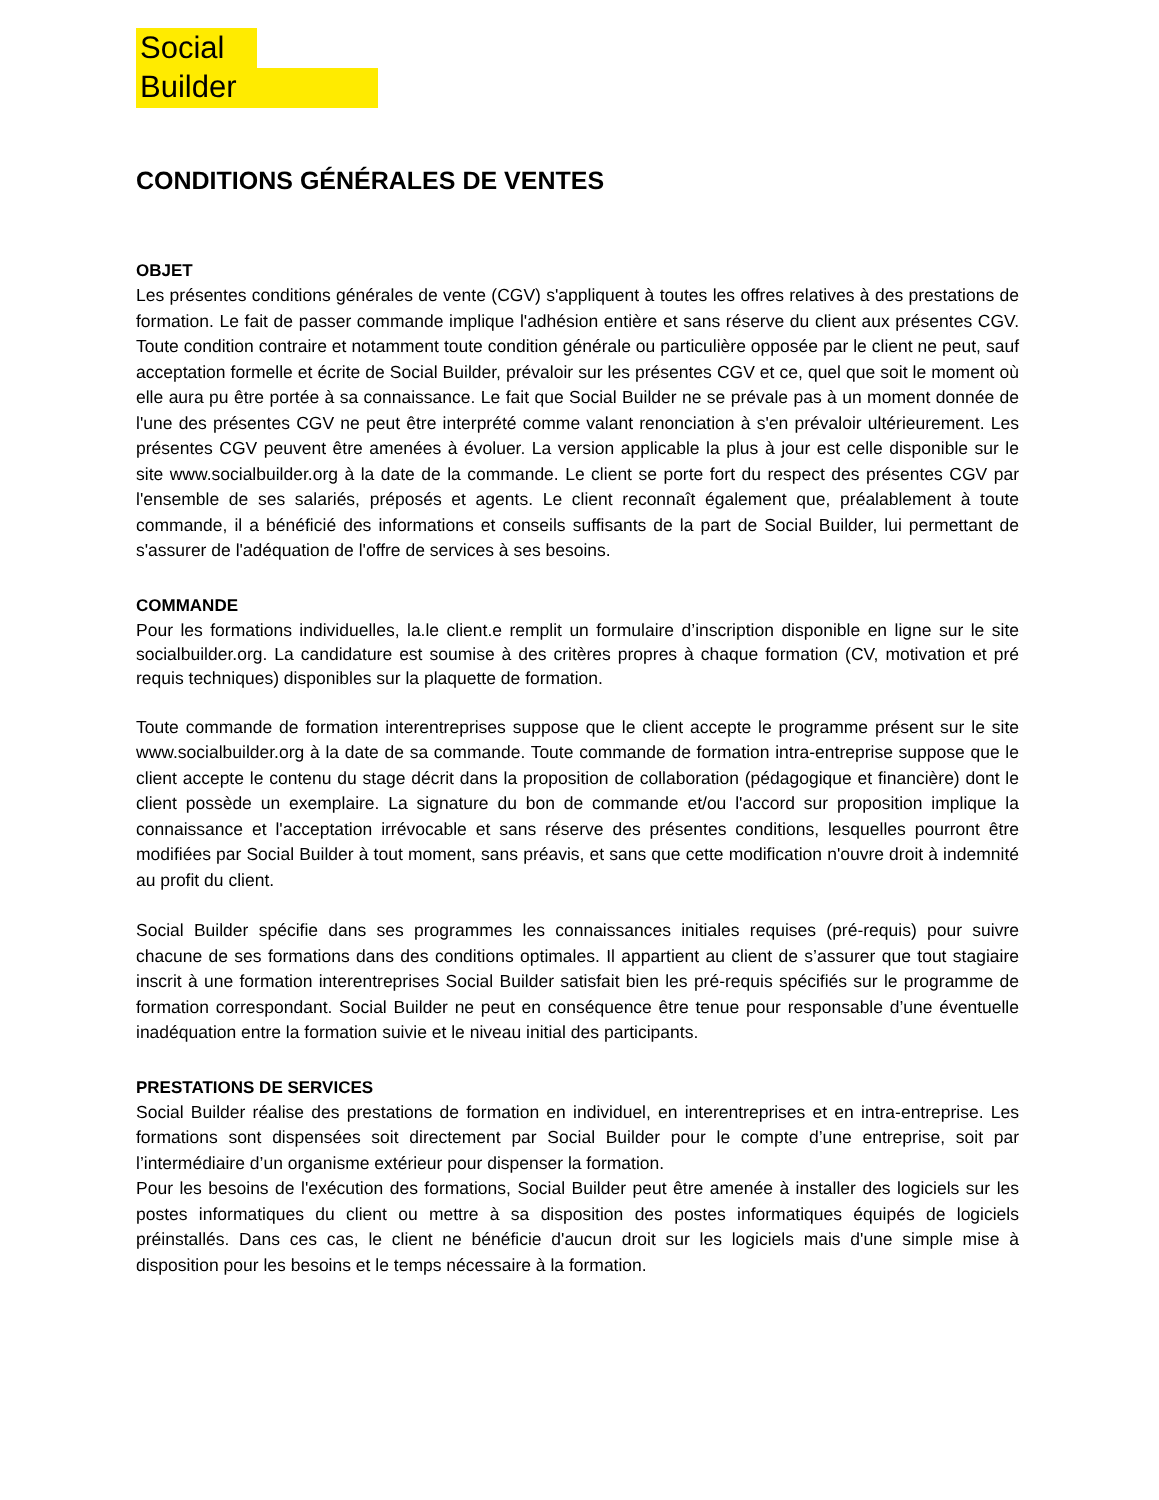Social
Builder
CONDITIONS GÉNÉRALES DE VENTES
OBJET
Les présentes conditions générales de vente (CGV) s'appliquent à toutes les offres relatives à des prestations de formation. Le fait de passer commande implique l'adhésion entière et sans réserve du client aux présentes CGV. Toute condition contraire et notamment toute condition générale ou particulière opposée par le client ne peut, sauf acceptation formelle et écrite de Social Builder, prévaloir sur les présentes CGV et ce, quel que soit le moment où elle aura pu être portée à sa connaissance. Le fait que Social Builder ne se prévale pas à un moment donnée de l'une des présentes CGV ne peut être interprété comme valant renonciation à s'en prévaloir ultérieurement. Les présentes CGV peuvent être amenées à évoluer. La version applicable la plus à jour est celle disponible sur le site www.socialbuilder.org à la date de la commande. Le client se porte fort du respect des présentes CGV par l'ensemble de ses salariés, préposés et agents. Le client reconnaît également que, préalablement à toute commande, il a bénéficié des informations et conseils suffisants de la part de Social Builder, lui permettant de s'assurer de l'adéquation de l'offre de services à ses besoins.
COMMANDE
Pour les formations individuelles, la.le client.e remplit un formulaire d’inscription disponible en ligne sur le site socialbuilder.org. La candidature est soumise à des critères propres à chaque formation (CV, motivation et pré requis techniques) disponibles sur la plaquette de formation.
Toute commande de formation interentreprises suppose que le client accepte le programme présent sur le site www.socialbuilder.org à la date de sa commande. Toute commande de formation intra-entreprise suppose que le client accepte le contenu du stage décrit dans la proposition de collaboration (pédagogique et financière) dont le client possède un exemplaire. La signature du bon de commande et/ou l'accord sur proposition implique la connaissance et l'acceptation irrévocable et sans réserve des présentes conditions, lesquelles pourront être modifiées par Social Builder à tout moment, sans préavis, et sans que cette modification n'ouvre droit à indemnité au profit du client.
Social Builder spécifie dans ses programmes les connaissances initiales requises (pré-requis) pour suivre chacune de ses formations dans des conditions optimales. Il appartient au client de s’assurer que tout stagiaire inscrit à une formation interentreprises Social Builder satisfait bien les pré-requis spécifiés sur le programme de formation correspondant. Social Builder ne peut en conséquence être tenue pour responsable d’une éventuelle inadéquation entre la formation suivie et le niveau initial des participants.
PRESTATIONS DE SERVICES
Social Builder réalise des prestations de formation en individuel, en interentreprises et en intra-entreprise. Les formations sont dispensées soit directement par Social Builder pour le compte d’une entreprise, soit par l’intermédiaire d’un organisme extérieur pour dispenser la formation.
Pour les besoins de l'exécution des formations, Social Builder peut être amenée à installer des logiciels sur les postes informatiques du client ou mettre à sa disposition des postes informatiques équipés de logiciels préinstallés. Dans ces cas, le client ne bénéficie d'aucun droit sur les logiciels mais d'une simple mise à disposition pour les besoins et le temps nécessaire à la formation.